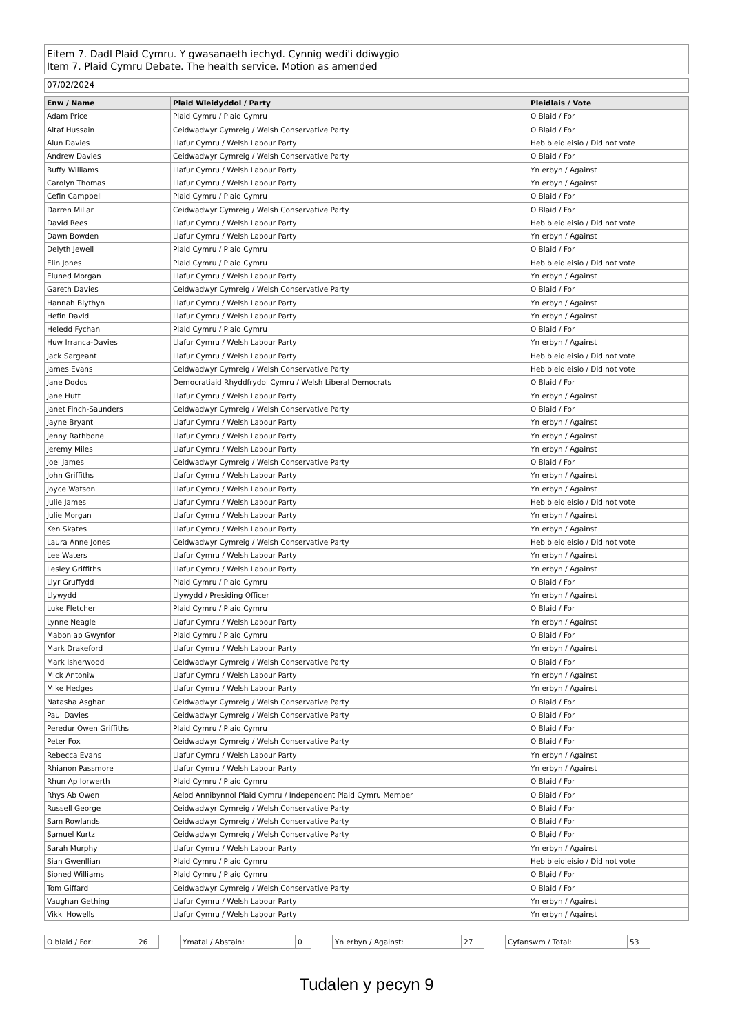Eitem 7. Dadl Plaid Cymru. Y gwasanaeth iechyd. Cynnig wedi'i ddiwygio
Item 7. Plaid Cymru Debate. The health service. Motion as amended
07/02/2024
| Enw / Name | Plaid Wleidyddol / Party | Pleidlais / Vote |
| --- | --- | --- |
| Adam Price | Plaid Cymru / Plaid Cymru | O Blaid / For |
| Altaf Hussain | Ceidwadwyr Cymreig / Welsh Conservative Party | O Blaid / For |
| Alun Davies | Llafur Cymru / Welsh Labour Party | Heb bleidleisio / Did not vote |
| Andrew Davies | Ceidwadwyr Cymreig / Welsh Conservative Party | O Blaid / For |
| Buffy Williams | Llafur Cymru / Welsh Labour Party | Yn erbyn / Against |
| Carolyn Thomas | Llafur Cymru / Welsh Labour Party | Yn erbyn / Against |
| Cefin Campbell | Plaid Cymru / Plaid Cymru | O Blaid / For |
| Darren Millar | Ceidwadwyr Cymreig / Welsh Conservative Party | O Blaid / For |
| David Rees | Llafur Cymru / Welsh Labour Party | Heb bleidleisio / Did not vote |
| Dawn Bowden | Llafur Cymru / Welsh Labour Party | Yn erbyn / Against |
| Delyth Jewell | Plaid Cymru / Plaid Cymru | O Blaid / For |
| Elin Jones | Plaid Cymru / Plaid Cymru | Heb bleidleisio / Did not vote |
| Eluned Morgan | Llafur Cymru / Welsh Labour Party | Yn erbyn / Against |
| Gareth Davies | Ceidwadwyr Cymreig / Welsh Conservative Party | O Blaid / For |
| Hannah Blythyn | Llafur Cymru / Welsh Labour Party | Yn erbyn / Against |
| Hefin David | Llafur Cymru / Welsh Labour Party | Yn erbyn / Against |
| Heledd Fychan | Plaid Cymru / Plaid Cymru | O Blaid / For |
| Huw Irranca-Davies | Llafur Cymru / Welsh Labour Party | Yn erbyn / Against |
| Jack Sargeant | Llafur Cymru / Welsh Labour Party | Heb bleidleisio / Did not vote |
| James Evans | Ceidwadwyr Cymreig / Welsh Conservative Party | Heb bleidleisio / Did not vote |
| Jane Dodds | Democratiaid Rhyddfrydol Cymru / Welsh Liberal Democrats | O Blaid / For |
| Jane Hutt | Llafur Cymru / Welsh Labour Party | Yn erbyn / Against |
| Janet Finch-Saunders | Ceidwadwyr Cymreig / Welsh Conservative Party | O Blaid / For |
| Jayne Bryant | Llafur Cymru / Welsh Labour Party | Yn erbyn / Against |
| Jenny Rathbone | Llafur Cymru / Welsh Labour Party | Yn erbyn / Against |
| Jeremy Miles | Llafur Cymru / Welsh Labour Party | Yn erbyn / Against |
| Joel James | Ceidwadwyr Cymreig / Welsh Conservative Party | O Blaid / For |
| John Griffiths | Llafur Cymru / Welsh Labour Party | Yn erbyn / Against |
| Joyce Watson | Llafur Cymru / Welsh Labour Party | Yn erbyn / Against |
| Julie James | Llafur Cymru / Welsh Labour Party | Heb bleidleisio / Did not vote |
| Julie Morgan | Llafur Cymru / Welsh Labour Party | Yn erbyn / Against |
| Ken Skates | Llafur Cymru / Welsh Labour Party | Yn erbyn / Against |
| Laura Anne Jones | Ceidwadwyr Cymreig / Welsh Conservative Party | Heb bleidleisio / Did not vote |
| Lee Waters | Llafur Cymru / Welsh Labour Party | Yn erbyn / Against |
| Lesley Griffiths | Llafur Cymru / Welsh Labour Party | Yn erbyn / Against |
| Llyr Gruffydd | Plaid Cymru / Plaid Cymru | O Blaid / For |
| Llywydd | Llywydd / Presiding Officer | Yn erbyn / Against |
| Luke Fletcher | Plaid Cymru / Plaid Cymru | O Blaid / For |
| Lynne Neagle | Llafur Cymru / Welsh Labour Party | Yn erbyn / Against |
| Mabon ap Gwynfor | Plaid Cymru / Plaid Cymru | O Blaid / For |
| Mark Drakeford | Llafur Cymru / Welsh Labour Party | Yn erbyn / Against |
| Mark Isherwood | Ceidwadwyr Cymreig / Welsh Conservative Party | O Blaid / For |
| Mick Antoniw | Llafur Cymru / Welsh Labour Party | Yn erbyn / Against |
| Mike Hedges | Llafur Cymru / Welsh Labour Party | Yn erbyn / Against |
| Natasha Asghar | Ceidwadwyr Cymreig / Welsh Conservative Party | O Blaid / For |
| Paul Davies | Ceidwadwyr Cymreig / Welsh Conservative Party | O Blaid / For |
| Peredur Owen Griffiths | Plaid Cymru / Plaid Cymru | O Blaid / For |
| Peter Fox | Ceidwadwyr Cymreig / Welsh Conservative Party | O Blaid / For |
| Rebecca Evans | Llafur Cymru / Welsh Labour Party | Yn erbyn / Against |
| Rhianon Passmore | Llafur Cymru / Welsh Labour Party | Yn erbyn / Against |
| Rhun Ap Iorwerth | Plaid Cymru / Plaid Cymru | O Blaid / For |
| Rhys Ab Owen | Aelod Annibynnol Plaid Cymru / Independent Plaid Cymru Member | O Blaid / For |
| Russell George | Ceidwadwyr Cymreig / Welsh Conservative Party | O Blaid / For |
| Sam Rowlands | Ceidwadwyr Cymreig / Welsh Conservative Party | O Blaid / For |
| Samuel Kurtz | Ceidwadwyr Cymreig / Welsh Conservative Party | O Blaid / For |
| Sarah Murphy | Llafur Cymru / Welsh Labour Party | Yn erbyn / Against |
| Sian Gwenllian | Plaid Cymru / Plaid Cymru | Heb bleidleisio / Did not vote |
| Sioned Williams | Plaid Cymru / Plaid Cymru | O Blaid / For |
| Tom Giffard | Ceidwadwyr Cymreig / Welsh Conservative Party | O Blaid / For |
| Vaughan Gething | Llafur Cymru / Welsh Labour Party | Yn erbyn / Against |
| Vikki Howells | Llafur Cymru / Welsh Labour Party | Yn erbyn / Against |
O blaid / For: 26 Ymatal / Abstain: 0 Yn erbyn / Against: 27 Cyfanswm / Total: 53
Tudalen y pecyn 9